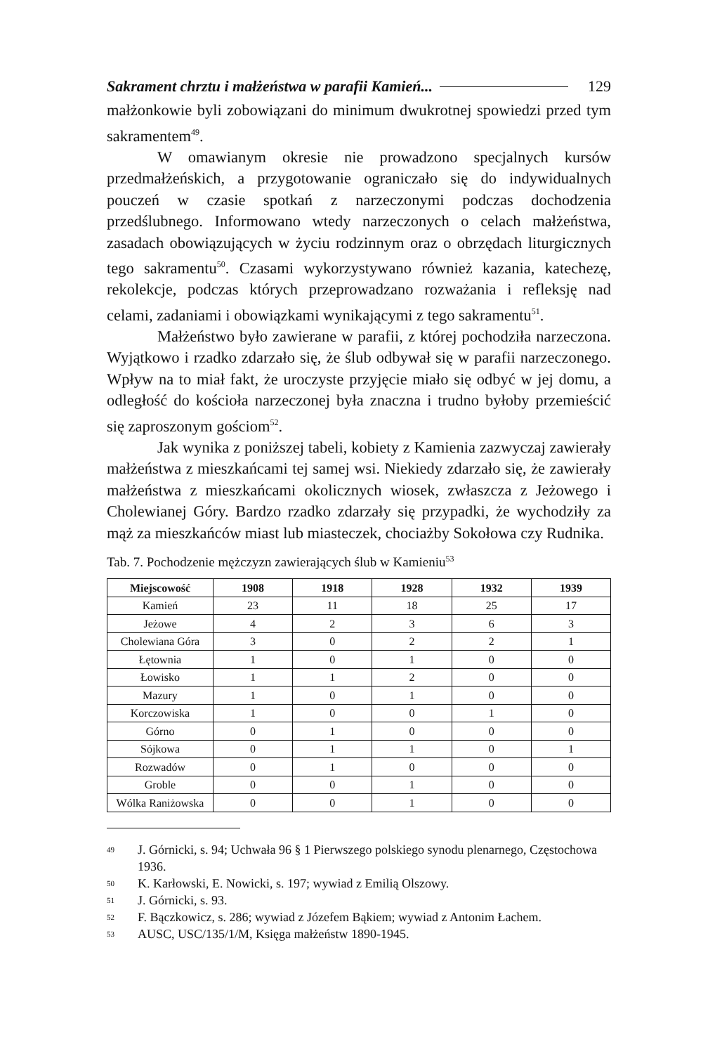Sakrament chrztu i małżeństwa w parafii Kamień...
129
małżonkowie byli zobowiązani do minimum dwukrotnej spowiedzi przed tym sakramentem<sup>49</sup>.
W omawianym okresie nie prowadzono specjalnych kursów przedmałżeńskich, a przygotowanie ograniczało się do indywidualnych pouczeń w czasie spotkań z narzeczonymi podczas dochodzenia przedślubnego. Informowano wtedy narzeczonych o celach małżeństwa, zasadach obowiązujących w życiu rodzinnym oraz o obrzędach liturgicznych tego sakramentu<sup>50</sup>. Czasami wykorzystywano również kazania, katechezę, rekolekcje, podczas których przeprowadzano rozważania i refleksję nad celami, zadaniami i obowiązkami wynikającymi z tego sakramentu<sup>51</sup>.
Małżeństwo było zawierane w parafii, z której pochodziła narzeczona. Wyjątkowo i rzadko zdarzało się, że ślub odbywał się w parafii narzeczonego. Wpływ na to miał fakt, że uroczyste przyjęcie miało się odbyć w jej domu, a odległość do kościoła narzeczonej była znaczna i trudno byłoby przemieścić się zaproszonym gościom<sup>52</sup>.
Jak wynika z poniższej tabeli, kobiety z Kamienia zazwyczaj zawierały małżeństwa z mieszkańcami tej samej wsi. Niekiedy zdarzało się, że zawierały małżeństwa z mieszkańcami okolicznych wiosek, zwłaszcza z Jeżowego i Cholewianej Góry. Bardzo rzadko zdarzały się przypadki, że wychodziły za mąż za mieszkańców miast lub miasteczek, chociażby Sokołowa czy Rudnika.
Tab. 7. Pochodzenie mężczyzn zawierających ślub w Kamieniu<sup>53</sup>
| Miejscowość | 1908 | 1918 | 1928 | 1932 | 1939 |
| --- | --- | --- | --- | --- | --- |
| Kamień | 23 | 11 | 18 | 25 | 17 |
| Jeżowe | 4 | 2 | 3 | 6 | 3 |
| Cholewiana Góra | 3 | 0 | 2 | 2 | 1 |
| Łętownia | 1 | 0 | 1 | 0 | 0 |
| Łowisko | 1 | 1 | 2 | 0 | 0 |
| Mazury | 1 | 0 | 1 | 0 | 0 |
| Korczowiska | 1 | 0 | 0 | 1 | 0 |
| Górno | 0 | 1 | 0 | 0 | 0 |
| Sójkowa | 0 | 1 | 1 | 0 | 1 |
| Rozwadów | 0 | 1 | 0 | 0 | 0 |
| Groble | 0 | 0 | 1 | 0 | 0 |
| Wólka Raniżowska | 0 | 0 | 1 | 0 | 0 |
49
J. Górnicki, s. 94; Uchwała 96 § 1 Pierwszego polskiego synodu plenarnego, Częstochowa 1936.
50
K. Karłowski, E. Nowicki, s. 197; wywiad z Emilią Olszowy.
51
J. Górnicki, s. 93.
52
F. Bączkowicz, s. 286; wywiad z Józefem Bąkiem; wywiad z Antonim Łachem.
53
AUSC, USC/135/1/M, Księga małżeństw 1890-1945.